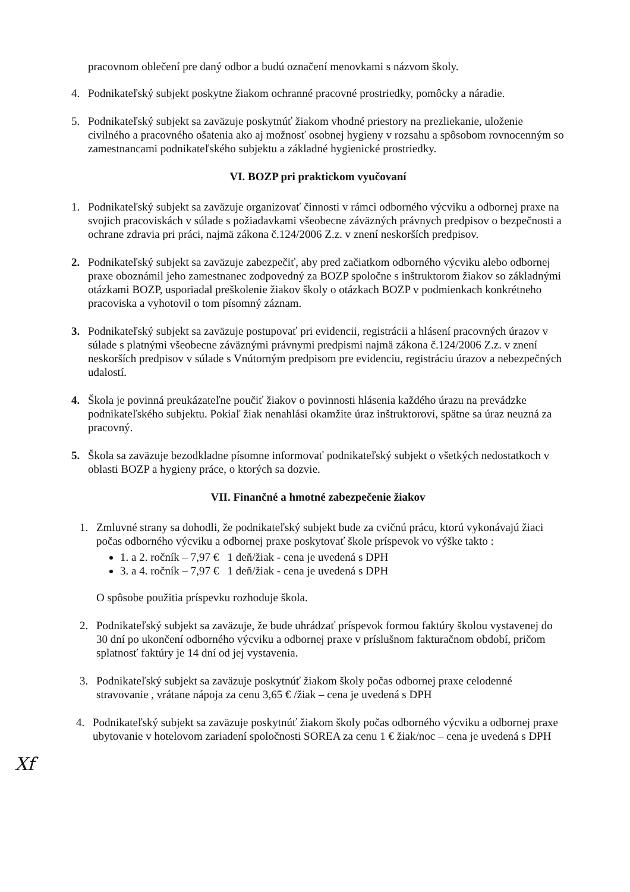pracovnom oblečení pre daný odbor a budú označení menovkami s názvom školy.
4. Podnikateľský subjekt poskytne žiakom ochranné pracovné prostriedky, pomôcky a náradie.
5. Podnikateľský subjekt sa zaväzuje poskytnúť žiakom vhodné priestory na prezliekanie, uloženie civilného a pracovného ošatenia ako aj možnosť osobnej hygieny v rozsahu a spôsobom rovnocenným so zamestnancami podnikateľského subjektu a základné hygienické prostriedky.
VI. BOZP pri praktickom vyučovaní
1. Podnikateľský subjekt sa zaväzuje organizovať činnosti v rámci odborného výcviku a odbornej praxe na svojich pracoviskách v súlade s požiadavkami všeobecne záväzných právnych predpisov o bezpečnosti a ochrane zdravia pri práci, najmä zákona č.124/2006 Z.z. v znení neskorších predpisov.
2. Podnikateľský subjekt sa zaväzuje zabezpečiť, aby pred začiatkom odborného výcviku alebo odbornej praxe oboznámil jeho zamestnanec zodpovedný za BOZP spoločne s inštruktorom žiakov so základnými otázkami BOZP, usporiadal preškolenie žiakov školy o otázkach BOZP v podmienkach konkrétneho pracoviska a vyhotovil o tom písomný záznam.
3. Podnikateľský subjekt sa zaväzuje postupovať pri evidencii, registrácii a hlásení pracovných úrazov v súlade s platnými všeobecne záväznými právnymi predpismi najmä zákona č.124/2006 Z.z. v znení neskorších predpisov v súlade s Vnútorným predpisom pre evidenciu, registráciu úrazov a nebezpečných udalostí.
4. Škola je povinná preukázateľne poučiť žiakov o povinnosti hlásenia každého úrazu na prevádzke podnikateľského subjektu. Pokiaľ žiak nenahlási okamžite úraz inštruktorovi, spätne sa úraz neuzná za pracovný.
5. Škola sa zaväzuje bezodkladne písomne informovať podnikateľský subjekt o všetkých nedostatkoch v oblasti BOZP a hygieny práce, o ktorých sa dozvie.
VII. Finančné a hmotné zabezpečenie žiakov
1. Zmluvné strany sa dohodli, že podnikateľský subjekt bude za cvičnú prácu, ktorú vykonávajú žiaci počas odborného výcviku a odbornej praxe poskytovať škole príspevok vo výške takto :
1. a 2. ročník – 7,97 € 1 deň/žiak - cena je uvedená s DPH
3. a 4. ročník – 7,97 € 1 deň/žiak - cena je uvedená s DPH
O spôsobe použitia príspevku rozhoduje škola.
2. Podnikateľský subjekt sa zaväzuje, že bude uhrádzať príspevok formou faktúry školou vystavenej do 30 dní po ukončení odborného výcviku a odbornej praxe v príslušnom fakturačnom období, pričom splatnosť faktúry je 14 dní od jej vystavenia.
3. Podnikateľský subjekt sa zaväzuje poskytnúť žiakom školy počas odbornej praxe celodenné stravovanie , vrátane nápoja za cenu 3,65 € /žiak – cena je uvedená s DPH
4. Podnikateľský subjekt sa zaväzuje poskytnúť žiakom školy počas odborného výcviku a odbornej praxe ubytovanie v hotelovom zariadení spoločnosti SOREA za cenu 1 € žiak/noc – cena je uvedená s DPH
Xf